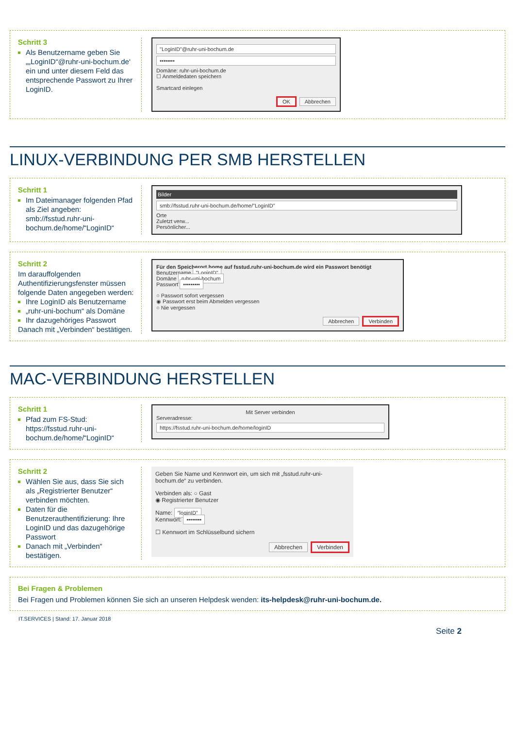Schritt 3
Als Benutzername geben Sie „„LoginID“@ruhr-uni-bochum.de‘ ein und unter diesem Feld das entsprechende Passwort zu Ihrer LoginID.
"LoginID"@ruhr-uni-bochum.de
••••••••
Domäne: ruhr-uni-bochum.de
☐ Anmeldedaten speichern
Smartcard einlegen
OK Abbrechen
LINUX-VERBINDUNG PER SMB HERSTELLEN
Schritt 1
Im Dateimanager folgenden Pfad als Ziel angeben: smb://fsstud.ruhr-uni-bochum.de/home/“LoginID“
Bilder
smb://fsstud.ruhr-uni-bochum.de/home/"LoginID"
Orte
Zuletzt verw...
Persönlicher...
Schritt 2
Im darauffolgenden Authentifizierungsfenster müssen folgende Daten angegeben werden:
Ihre LoginID als Benutzername
„ruhr-uni-bochum“ als Domäne
Ihr dazugehöriges Passwort
Danach mit „Verbinden“ bestätigen.
Für den Speicherort home auf fsstud.ruhr-uni-bochum.de wird ein Passwort benötigt
Benutzername "LoginID"
Domäne ruhr-uni-bochum
Passwort •••••••••
○ Passwort sofort vergessen
◉ Passwort erst beim Abmelden vergessen
○ Nie vergessen
Abbrechen Verbinden
MAC-VERBINDUNG HERSTELLEN
Schritt 1
Pfad zum FS-Stud: https://fsstud.ruhr-uni-bochum.de/home/“LoginID“
Mit Server verbinden
Serveradresse:
https://fsstud.ruhr-uni-bochum.de/home/loginID
Schritt 2
Wählen Sie aus, dass Sie sich als „Registrierter Benutzer“ verbinden möchten.
Daten für die Benutzerauthentifizierung: Ihre LoginID und das dazugehörige Passwort
Danach mit „Verbinden“ bestätigen.
Geben Sie Name und Kennwort ein, um sich mit „fsstud.ruhr-uni-bochum.de“ zu verbinden.
Verbinden als: ○ Gast
◉ Registrierter Benutzer
Name: "loginID"
Kennwort: ••••••••
☐ Kennwort im Schlüsselbund sichern
Abbrechen Verbinden
Bei Fragen & Problemen
Bei Fragen und Problemen können Sie sich an unseren Helpdesk wenden: its-helpdesk@ruhr-uni-bochum.de.
IT.SERVICES | Stand: 17. Januar 2018
Seite 2